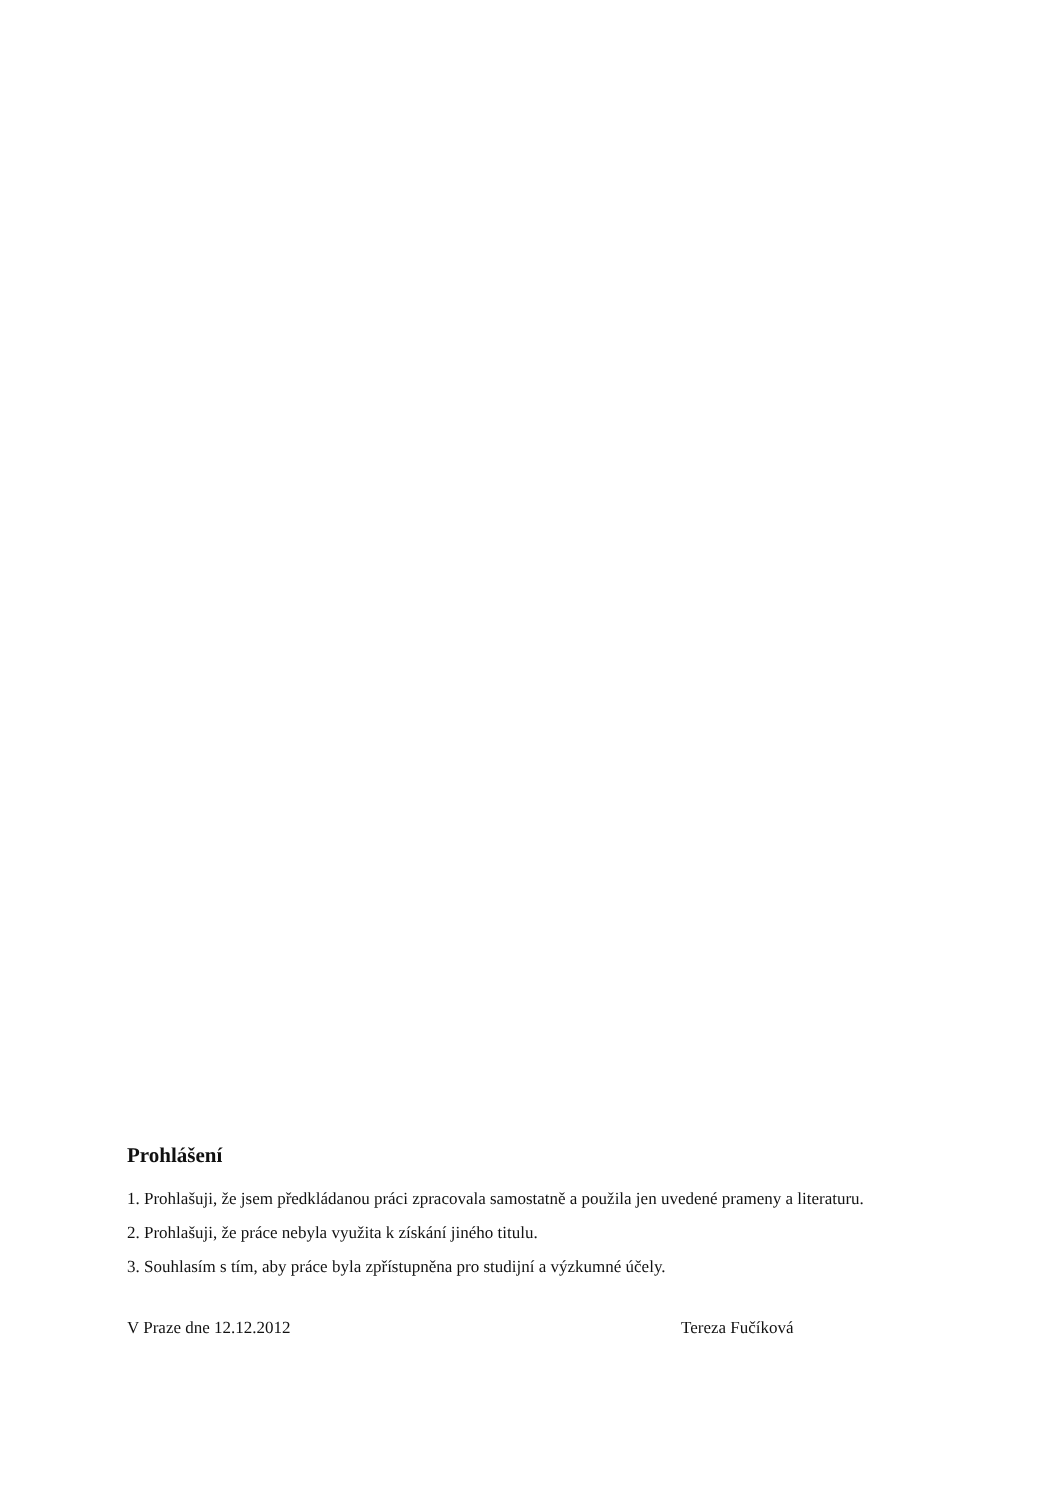Prohlášení
1. Prohlašuji, že jsem předkládanou práci zpracovala samostatně a použila jen uvedené prameny a literaturu.
2. Prohlašuji, že práce nebyla využita k získání jiného titulu.
3. Souhlasím s tím, aby práce byla zpřístupněna pro studijní a výzkumné účely.
V Praze dne 12.12.2012 Tereza Fučíková